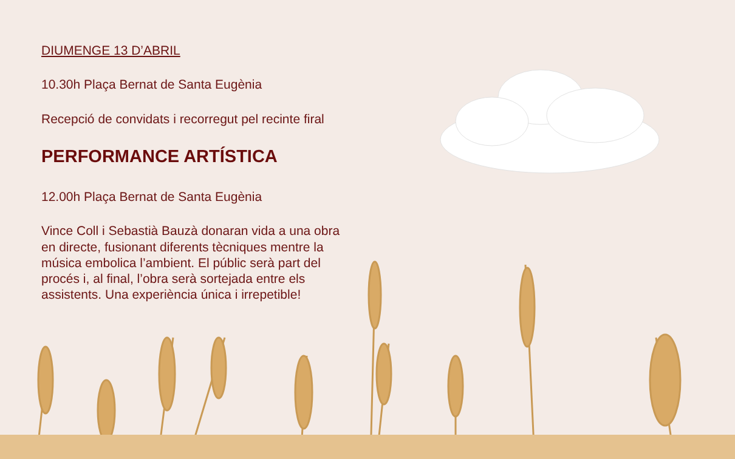DIUMENGE 13 D’ABRIL
10.30h Plaça Bernat de Santa Eugènia
Recepció de convidats i recorregut pel recinte firal
PERFORMANCE ARTÍSTICA
12.00h Plaça Bernat de Santa Eugènia
Vince Coll i Sebastià Bauzà donaran vida a una obra en directe, fusionant diferents tècniques mentre la música embolica l’ambient. El públic serà part del procés i, al final, l’obra serà sortejada entre els assistents. Una experiència única i irrepetible!